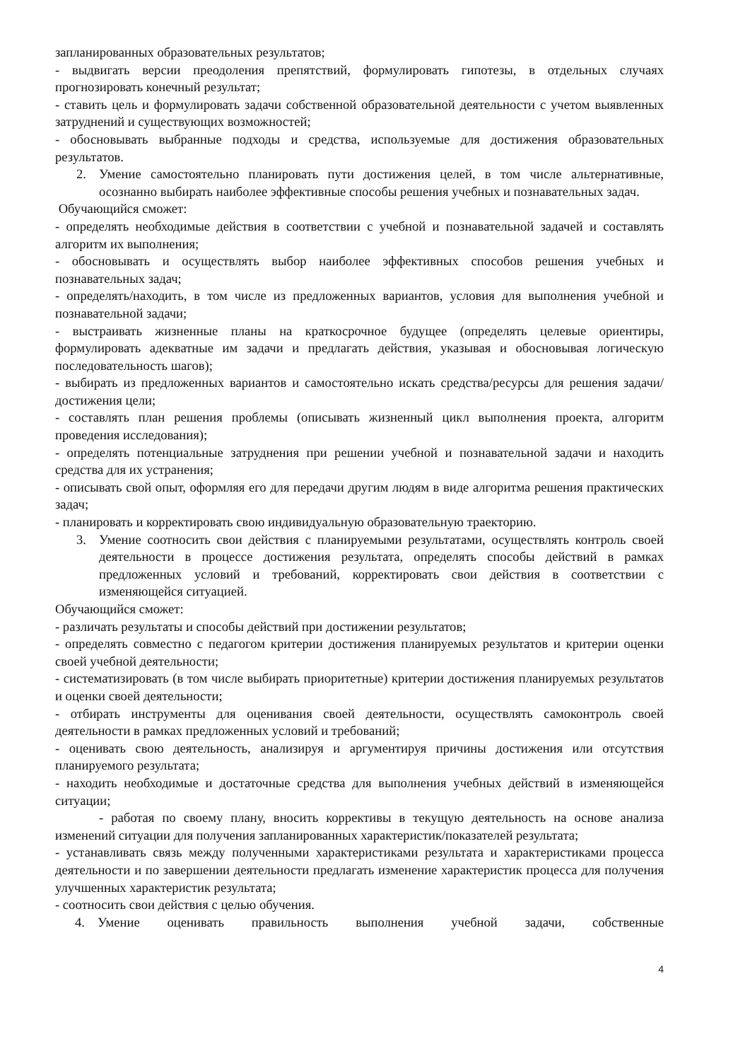запланированных образовательных результатов;
- выдвигать версии преодоления препятствий, формулировать гипотезы, в отдельных случаях прогнозировать конечный результат;
- ставить цель и формулировать задачи собственной образовательной деятельности с учетом выявленных затруднений и существующих возможностей;
- обосновывать выбранные подходы и средства, используемые для достижения образовательных результатов.
2. Умение самостоятельно планировать пути достижения целей, в том числе альтернативные, осознанно выбирать наиболее эффективные способы решения учебных и познавательных задач.
Обучающийся сможет:
- определять необходимые действия в соответствии с учебной и познавательной задачей и составлять алгоритм их выполнения;
- обосновывать и осуществлять выбор наиболее эффективных способов решения учебных и познавательных задач;
- определять/находить, в том числе из предложенных вариантов, условия для выполнения учебной и познавательной задачи;
- выстраивать жизненные планы на краткосрочное будущее (определять целевые ориентиры, формулировать адекватные им задачи и предлагать действия, указывая и обосновывая логическую последовательность шагов);
- выбирать из предложенных вариантов и самостоятельно искать средства/ресурсы для решения задачи/достижения цели;
- составлять план решения проблемы (описывать жизненный цикл выполнения проекта, алгоритм проведения исследования);
- определять потенциальные затруднения при решении учебной и познавательной задачи и находить средства для их устранения;
- описывать свой опыт, оформляя его для передачи другим людям в виде алгоритма решения практических задач;
- планировать и корректировать свою индивидуальную образовательную траекторию.
3. Умение соотносить свои действия с планируемыми результатами, осуществлять контроль своей деятельности в процессе достижения результата, определять способы действий в рамках предложенных условий и требований, корректировать свои действия в соответствии с изменяющейся ситуацией.
Обучающийся сможет:
- различать результаты и способы действий при достижении результатов;
- определять совместно с педагогом критерии достижения планируемых результатов и критерии оценки своей учебной деятельности;
- систематизировать (в том числе выбирать приоритетные) критерии достижения планируемых результатов и оценки своей деятельности;
- отбирать инструменты для оценивания своей деятельности, осуществлять самоконтроль своей деятельности в рамках предложенных условий и требований;
- оценивать свою деятельность, анализируя и аргументируя причины достижения или отсутствия планируемого результата;
- находить необходимые и достаточные средства для выполнения учебных действий в изменяющейся ситуации;
- работая по своему плану, вносить коррективы в текущую деятельность на основе анализа изменений ситуации для получения запланированных характеристик/показателей результата;
- устанавливать связь между полученными характеристиками результата и характеристиками процесса деятельности и по завершении деятельности предлагать изменение характеристик процесса для получения улучшенных характеристик результата;
- соотносить свои действия с целью обучения.
4. Умение оценивать правильность выполнения учебной задачи, собственные
4